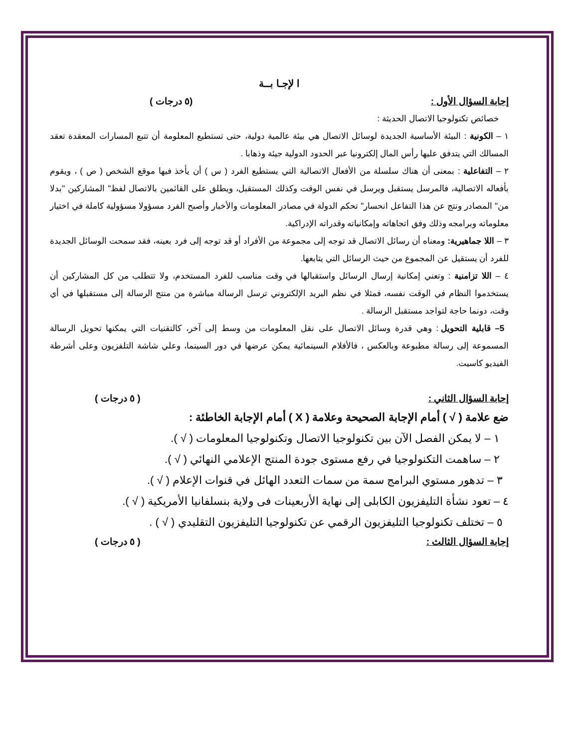ا لإجـا بــة
إجابة السؤال الأول : (٥ درجات )
خصائص تكنولوجيا الاتصال الحديثة :
١ – الكونية : البيئة الأساسية الجديدة لوسائل الاتصال هي بيئة عالمية دولية، حتى تستطيع المعلومة أن تتبع المسارات المعقدة تعقد المسالك التي يتدفق عليها رأس المال إلكترونيا عبر الحدود الدولية جيئة وذهابا .
٢ – التفاعلية : بمعنى أن هناك سلسلة من الأفعال الاتصالية التي يستطيع الفرد ( س ) أن يأخذ فيها موقع الشخص ( ص ) ، ويقوم بأفعاله الاتصالية، فالمرسل يستقبل ويرسل في نفس الوقت وكذلك المستقبل، ويطلق على القائمين بالاتصال لفظ" المشاركين "بدلا من" المصادر ونتج عن هذا التفاعل انحسار" تحكم الدولة في مصادر المعلومات والأخبار وأصبح الفرد مسؤولا مسؤولية كاملة في اختيار معلوماته وبرامجه وذلك وفق اتجاهاته وإمكانياته وقدراته الإدراكية.
٣ – اللا جماهيرية: ومعناه أن رسائل الاتصال قد توجه إلى مجموعة من الأفراد أو قد توجه إلى فرد بعينه، فقد سمحت الوسائل الجديدة للفرد أن يستقيل عن المجموع من حيث الرسائل التي يتابعها.
٤ – اللا تزامنية : وتعني إمكانية إرسال الرسائل واستقبالها في وقت مناسب للفرد المستخدم، ولا تتطلب من كل المشاركين أن يستخدموا النظام في الوقت نفسه، فمثلا في نظم البريد الإلكتروني ترسل الرسالة مباشرة من منتج الرسالة إلى مستقبلها في أي وقت، دونما حاجة لتواجد مستقبل الرسالة .
5– قابلية التحويل : وهي قدرة وسائل الاتصال على نقل المعلومات من وسط إلى آخر، كالتقنيات التي يمكنها تحويل الرسالة المسموعة إلى رسالة مطبوعة وبالعكس ، فالأفلام السينمائية يمكن عرضها في دور السينما، وعلي شاشة التلفزيون وعلى أشرطة الفيديو كاسيت.
إجابة السؤال الثاني : ( ٥ درجات )
ضع علامة ( √ ) أمام الإجابة الصحيحة وعلامة ( X ) أمام الإجابة الخاطئة :
١ – لا يمكن الفصل الآن بين تكنولوجيا الاتصال وتكنولوجيا المعلومات ( √ ).
٢ – ساهمت التكنولوجيا في رفع مستوى جودة المنتج الإعلامي النهائي ( √ ).
٣ – تدهور مستوي البرامج سمة من سمات التعدد الهائل في قنوات الإعلام ( √ ).
٤ – تعود نشأة التليفزيون الكابلى إلى نهاية الأربعينات فى ولاية بنسلفانيا الأمريكية ( √ ).
٥ – تختلف تكنولوجيا التليفزيون الرقمي عن تكنولوجيا التليفزيون التقليدي ( √ ) .
إجابة السؤال الثالث : ( ٥ درجات )